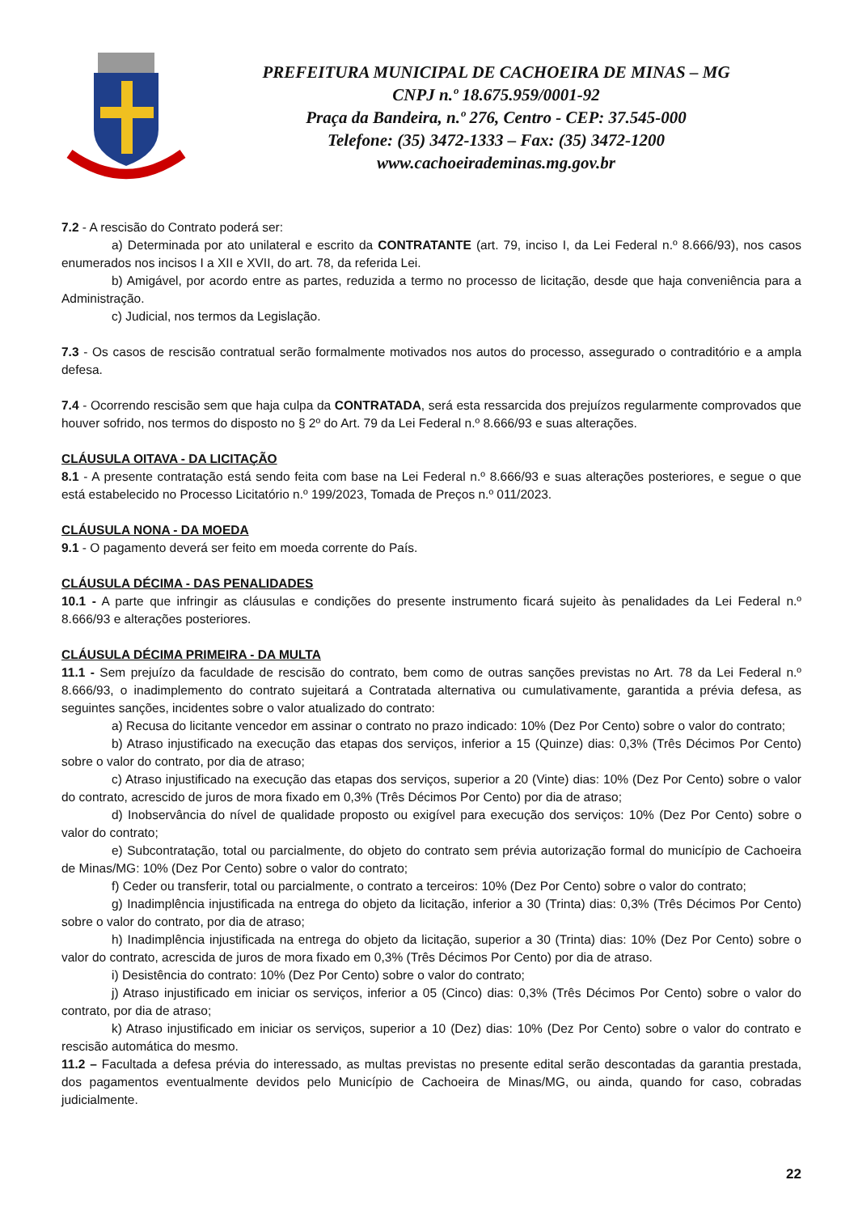PREFEITURA MUNICIPAL DE CACHOEIRA DE MINAS – MG
CNPJ n.º 18.675.959/0001-92
Praça da Bandeira, n.º 276, Centro - CEP: 37.545-000
Telefone: (35) 3472-1333 – Fax: (35) 3472-1200
www.cachoeirademinas.mg.gov.br
7.2 - A rescisão do Contrato poderá ser:
a) Determinada por ato unilateral e escrito da CONTRATANTE (art. 79, inciso I, da Lei Federal n.º 8.666/93), nos casos enumerados nos incisos I a XII e XVII, do art. 78, da referida Lei.
b) Amigável, por acordo entre as partes, reduzida a termo no processo de licitação, desde que haja conveniência para a Administração.
c) Judicial, nos termos da Legislação.
7.3 - Os casos de rescisão contratual serão formalmente motivados nos autos do processo, assegurado o contraditório e a ampla defesa.
7.4 - Ocorrendo rescisão sem que haja culpa da CONTRATADA, será esta ressarcida dos prejuízos regularmente comprovados que houver sofrido, nos termos do disposto no § 2º do Art. 79 da Lei Federal n.º 8.666/93 e suas alterações.
CLÁUSULA OITAVA - DA LICITAÇÃO
8.1 - A presente contratação está sendo feita com base na Lei Federal n.º 8.666/93 e suas alterações posteriores, e segue o que está estabelecido no Processo Licitatório n.º 199/2023, Tomada de Preços n.º 011/2023.
CLÁUSULA NONA - DA MOEDA
9.1 - O pagamento deverá ser feito em moeda corrente do País.
CLÁUSULA DÉCIMA - DAS PENALIDADES
10.1 - A parte que infringir as cláusulas e condições do presente instrumento ficará sujeito às penalidades da Lei Federal n.º 8.666/93 e alterações posteriores.
CLÁUSULA DÉCIMA PRIMEIRA - DA MULTA
11.1 - Sem prejuízo da faculdade de rescisão do contrato, bem como de outras sanções previstas no Art. 78 da Lei Federal n.º 8.666/93, o inadimplemento do contrato sujeitará a Contratada alternativa ou cumulativamente, garantida a prévia defesa, as seguintes sanções, incidentes sobre o valor atualizado do contrato:
a) Recusa do licitante vencedor em assinar o contrato no prazo indicado: 10% (Dez Por Cento) sobre o valor do contrato;
b) Atraso injustificado na execução das etapas dos serviços, inferior a 15 (Quinze) dias: 0,3% (Três Décimos Por Cento) sobre o valor do contrato, por dia de atraso;
c) Atraso injustificado na execução das etapas dos serviços, superior a 20 (Vinte) dias: 10% (Dez Por Cento) sobre o valor do contrato, acrescido de juros de mora fixado em 0,3% (Três Décimos Por Cento) por dia de atraso;
d) Inobservância do nível de qualidade proposto ou exigível para execução dos serviços: 10% (Dez Por Cento) sobre o valor do contrato;
e) Subcontratação, total ou parcialmente, do objeto do contrato sem prévia autorização formal do município de Cachoeira de Minas/MG: 10% (Dez Por Cento) sobre o valor do contrato;
f) Ceder ou transferir, total ou parcialmente, o contrato a terceiros: 10% (Dez Por Cento) sobre o valor do contrato;
g) Inadimplência injustificada na entrega do objeto da licitação, inferior a 30 (Trinta) dias: 0,3% (Três Décimos Por Cento) sobre o valor do contrato, por dia de atraso;
h) Inadimplência injustificada na entrega do objeto da licitação, superior a 30 (Trinta) dias: 10% (Dez Por Cento) sobre o valor do contrato, acrescida de juros de mora fixado em 0,3% (Três Décimos Por Cento) por dia de atraso.
i) Desistência do contrato: 10% (Dez Por Cento) sobre o valor do contrato;
j) Atraso injustificado em iniciar os serviços, inferior a 05 (Cinco) dias: 0,3% (Três Décimos Por Cento) sobre o valor do contrato, por dia de atraso;
k) Atraso injustificado em iniciar os serviços, superior a 10 (Dez) dias: 10% (Dez Por Cento) sobre o valor do contrato e rescisão automática do mesmo.
11.2 – Facultada a defesa prévia do interessado, as multas previstas no presente edital serão descontadas da garantia prestada, dos pagamentos eventualmente devidos pelo Município de Cachoeira de Minas/MG, ou ainda, quando for caso, cobradas judicialmente.
22